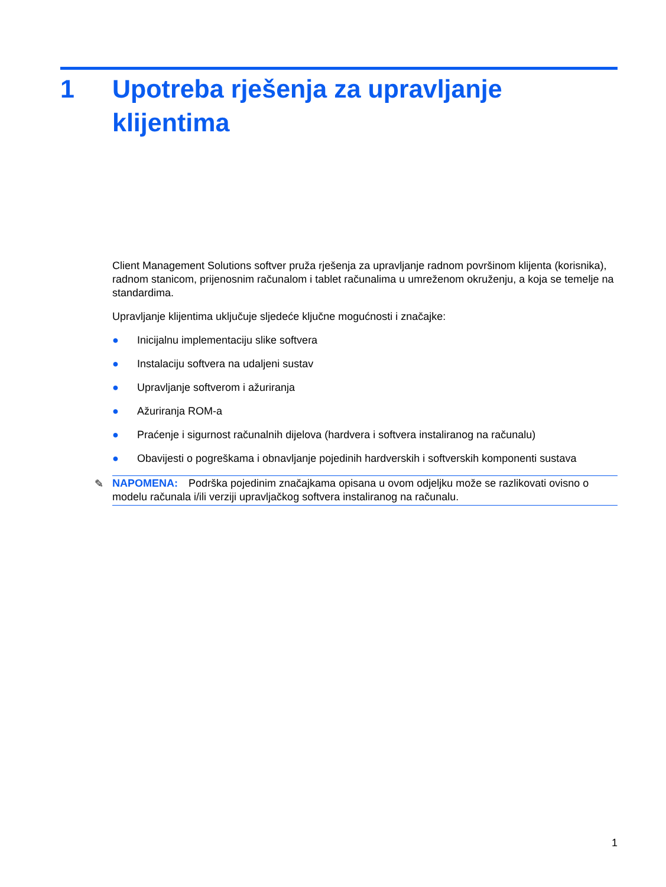1 Upotreba rješenja za upravljanje
klijentima
Client Management Solutions softver pruža rješenja za upravljanje radnom površinom klijenta (korisnika), radnom stanicom, prijenosnim računalom i tablet računalima u umreženom okruženju, a koja se temelje na standardima.
Upravljanje klijentima uključuje sljedeće ključne mogućnosti i značajke:
● Inicijalnu implementaciju slike softvera
● Instalaciju softvera na udaljeni sustav
● Upravljanje softverom i ažuriranja
● Ažuriranja ROM-a
● Praćenje i sigurnost računalnih dijelova (hardvera i softvera instaliranog na računalu)
● Obavijesti o pogreškama i obnavljanje pojedinih hardverskih i softverskih komponenti sustava
✎ NAPOMENA: Podrška pojedinim značajkama opisana u ovom odjeljku može se razlikovati ovisno o modelu računala i/ili verziji upravljačkog softvera instaliranog na računalu.
1